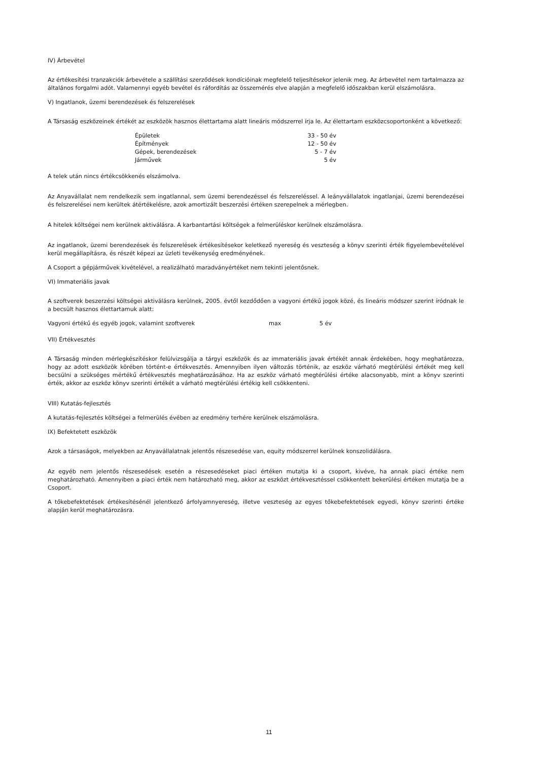IV) Árbevétel
Az értékesítési tranzakciók árbevétele a szállítási szerződések kondícióinak megfelelő teljesítésekor jelenik meg. Az árbevétel nem tartalmazza az általános forgalmi adót. Valamennyi egyéb bevétel és ráfordítás az összemérés elve alapján a megfelelő időszakban kerül elszámolásra.
V) Ingatlanok, üzemi berendezések és felszerelések
A Társaság eszközeinek értékét az eszközök hasznos élettartama alatt lineáris módszerrel írja le. Az élettartam eszközcsoportonként a következő:
| Épületek | 33 - 50 | év |
| Építmények | 12 - 50 | év |
| Gépek, berendezések | 5 - 7 | év |
| Járművek | 5 | év |
A telek után nincs értékcsökkenés elszámolva.
Az Anyavállalat nem rendelkezik sem ingatlannal, sem üzemi berendezéssel és felszereléssel. A leányvállalatok ingatlanjai, üzemi berendezései és felszerelései nem kerültek átértékelésre, azok amortizált beszerzési értéken szerepelnek a mérlegben.
A hitelek költségei nem kerülnek aktiválásra. A karbantartási költségek a felmerüléskor kerülnek elszámolásra.
Az ingatlanok, üzemi berendezések és felszerelések értékesítésekor keletkező nyereség és veszteség a könyv szerinti érték figyelembevételével kerül megállapításra, és részét képezi az üzleti tevékenység eredményének.
A Csoport a gépjárművek kivételével, a realizálható maradványértéket nem tekinti jelentősnek.
VI) Immateriális javak
A szoftverek beszerzési költségei aktiválásra kerülnek, 2005. évtől kezdődően a vagyoni értékű jogok közé, és lineáris módszer szerint íródnak le a becsült hasznos élettartamuk alatt:
| Vagyoni értékű és egyéb jogok, valamint szoftverek | max | 5 év |
VII) Értékvesztés
A Társaság minden mérlegkészítéskor felülvizsgálja a tárgyi eszközök és az immateriális javak értékét annak érdekében, hogy meghatározza, hogy az adott eszközök körében történt-e értékvesztés. Amennyiben ilyen változás történik, az eszköz várható megtérülési értékét meg kell becsülni a szükséges mértékű értékvesztés meghatározásához. Ha az eszköz várható megtérülési értéke alacsonyabb, mint a könyv szerinti érték, akkor az eszköz könyv szerinti értékét a várható megtérülési értékig kell csökkenteni.
VIII) Kutatás-fejlesztés
A kutatás-fejlesztés költségei a felmerülés évében az eredmény terhére kerülnek elszámolásra.
IX) Befektetett eszközök
Azok a társaságok, melyekben az Anyavállalatnak jelentős részesedése van, equity módszerrel kerülnek konszolidálásra.
Az egyéb nem jelentős részesedések esetén a részesedéseket piaci értéken mutatja ki a csoport, kivéve, ha annak piaci értéke nem meghatározható. Amennyiben a piaci érték nem határozható meg, akkor az eszközt értékvesztéssel csökkentett bekerülési értéken mutatja be a Csoport.
A tőkebefektetések értékesítésénél jelentkező árfolyamnyereség, illetve veszteség az egyes tőkebefektetések egyedi, könyv szerinti értéke alapján kerül meghatározásra.
11